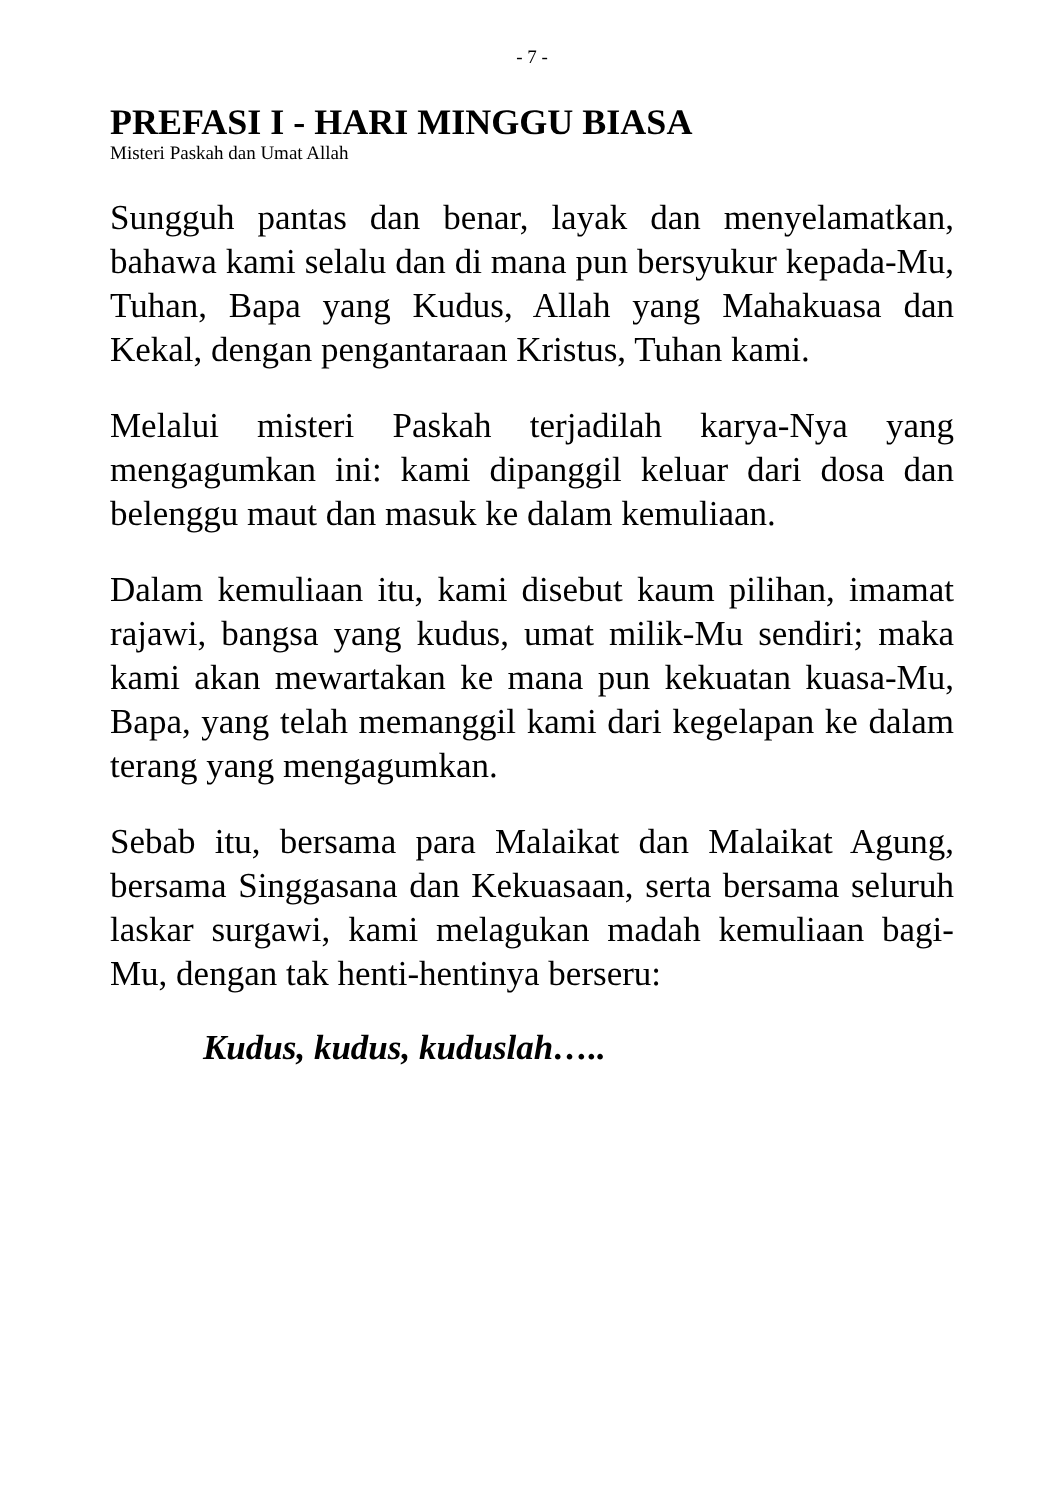- 7 -
PREFASI I - HARI MINGGU BIASA
Misteri Paskah dan Umat Allah
Sungguh pantas dan benar, layak dan menyelamatkan, bahawa kami selalu dan di mana pun bersyukur kepada-Mu, Tuhan, Bapa yang Kudus, Allah yang Mahakuasa dan Kekal, dengan pengantaraan Kristus, Tuhan kami.
Melalui misteri Paskah terjadilah karya-Nya yang mengagumkan ini: kami dipanggil keluar dari dosa dan belenggu maut dan masuk ke dalam kemuliaan.
Dalam kemuliaan itu, kami disebut kaum pilihan, imamat rajawi, bangsa yang kudus, umat milik-Mu sendiri; maka kami akan mewartakan ke mana pun kekuatan kuasa-Mu, Bapa, yang telah memanggil kami dari kegelapan ke dalam terang yang mengagumkan.
Sebab itu, bersama para Malaikat dan Malaikat Agung, bersama Singgasana dan Kekuasaan, serta bersama seluruh laskar surgawi, kami melagukan madah kemuliaan bagi-Mu, dengan tak henti-hentinya berseru:
Kudus, kudus, kuduslah…..